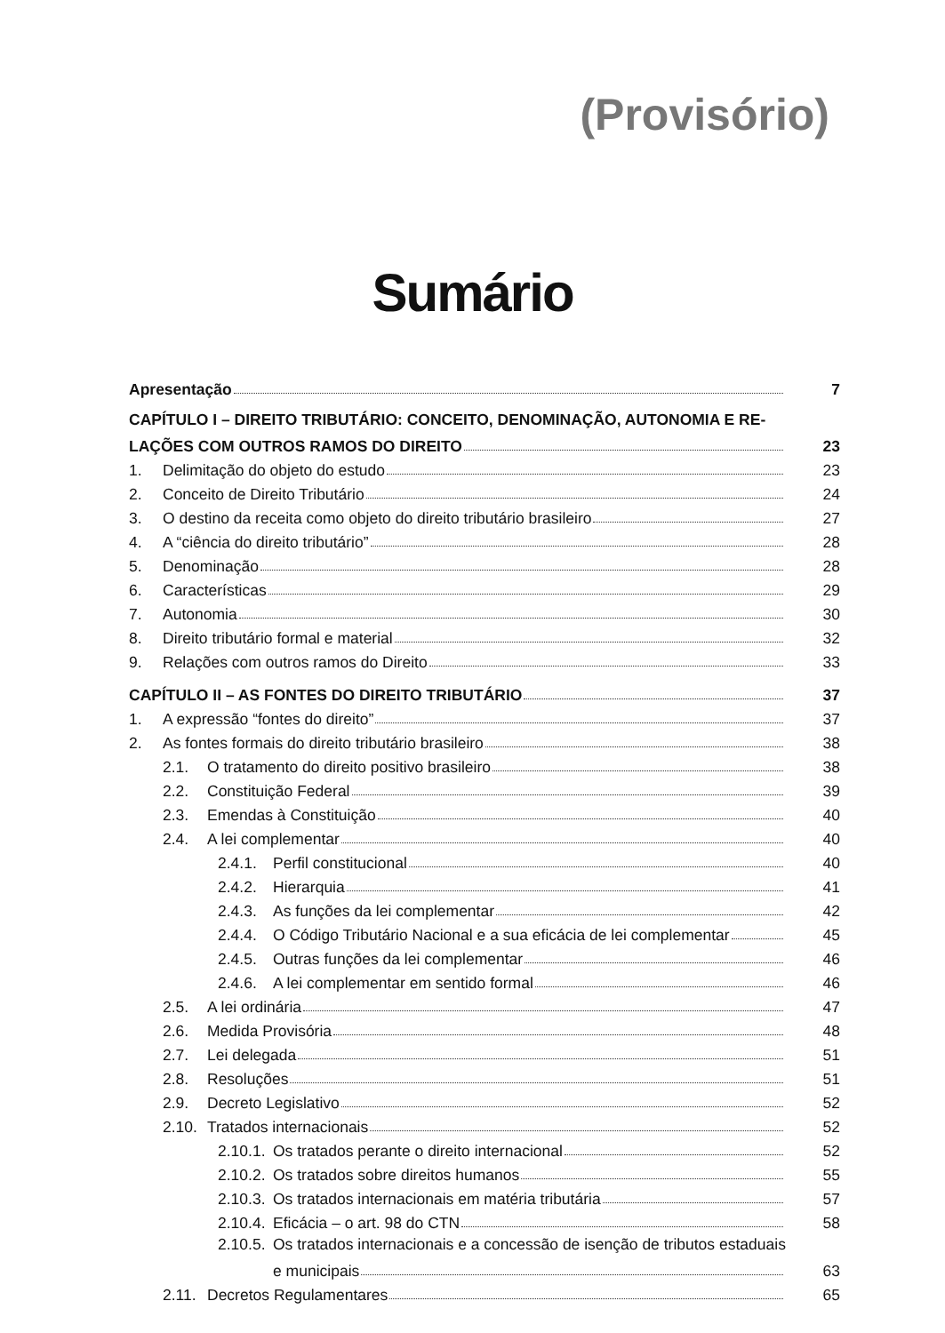(Provisório)
Sumário
Apresentação 7
CAPÍTULO I – DIREITO TRIBUTÁRIO: CONCEITO, DENOMINAÇÃO, AUTONOMIA E RE-
LAÇÕES COM OUTROS RAMOS DO DIREITO 23
1. Delimitação do objeto do estudo 23
2. Conceito de Direito Tributário 24
3. O destino da receita como objeto do direito tributário brasileiro 27
4. A “ciência do direito tributário” 28
5. Denominação 28
6. Características 29
7. Autonomia 30
8. Direito tributário formal e material 32
9. Relações com outros ramos do Direito 33
CAPÍTULO II – AS FONTES DO DIREITO TRIBUTÁRIO 37
1. A expressão “fontes do direito” 37
2. As fontes formais do direito tributário brasileiro 38
2.1. O tratamento do direito positivo brasileiro 38
2.2. Constituição Federal 39
2.3. Emendas à Constituição 40
2.4. A lei complementar 40
2.4.1. Perfil constitucional 40
2.4.2. Hierarquia 41
2.4.3. As funções da lei complementar 42
2.4.4. O Código Tributário Nacional e a sua eficácia de lei complementar 45
2.4.5. Outras funções da lei complementar 46
2.4.6. A lei complementar em sentido formal 46
2.5. A lei ordinária 47
2.6. Medida Provisória 48
2.7. Lei delegada 51
2.8. Resoluções 51
2.9. Decreto Legislativo 52
2.10. Tratados internacionais 52
2.10.1. Os tratados perante o direito internacional 52
2.10.2. Os tratados sobre direitos humanos 55
2.10.3. Os tratados internacionais em matéria tributária 57
2.10.4. Eficácia – o art. 98 do CTN 58
2.10.5. Os tratados internacionais e a concessão de isenção de tributos estaduais
e municipais 63
2.11. Decretos Regulamentares 65